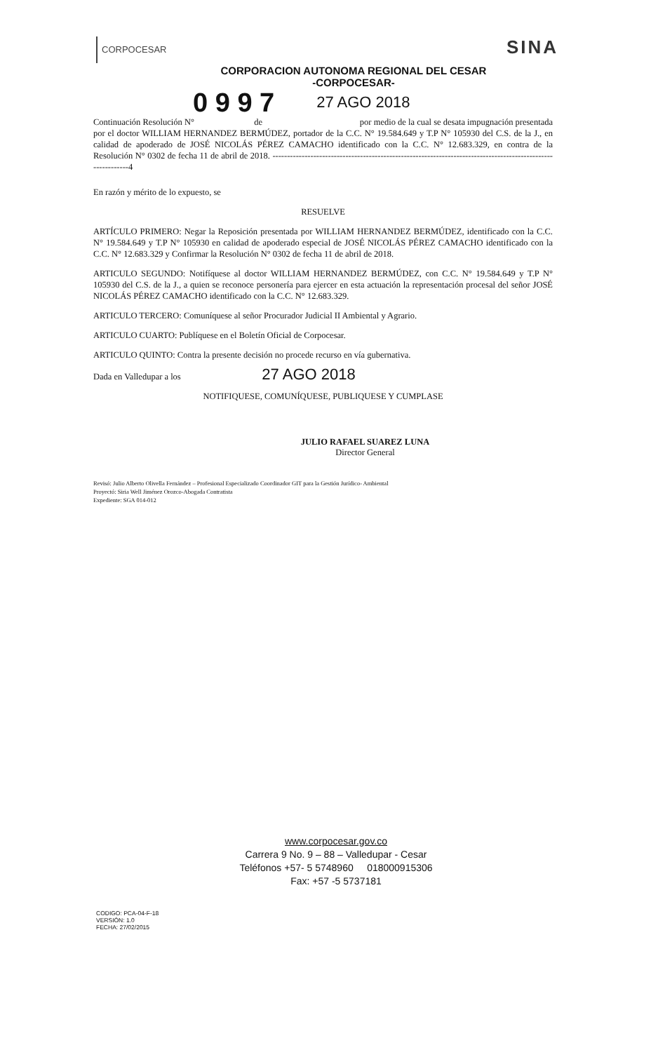CORPOCESAR
SINA
CORPORACION AUTONOMA REGIONAL DEL CESAR
-CORPOCESAR-
0 9 9 7 27 AGO 2018
Continuación Resolución N° de por medio de la cual se desata impugnación presentada por el doctor WILLIAM HERNANDEZ BERMÚDEZ, portador de la C.C. N° 19.584.649 y T.P N° 105930 del C.S. de la J., en calidad de apoderado de JOSÉ NICOLÁS PÉREZ CAMACHO identificado con la C.C. N° 12.683.329, en contra de la Resolución N° 0302 de fecha 11 de abril de 2018. ------------------------------------------------------------------------------------------------------------4
En razón y mérito de lo expuesto, se
RESUELVE
ARTÍCULO PRIMERO: Negar la Reposición presentada por WILLIAM HERNANDEZ BERMÚDEZ, identificado con la C.C. N° 19.584.649 y T.P N° 105930 en calidad de apoderado especial de JOSÉ NICOLÁS PÉREZ CAMACHO identificado con la C.C. N° 12.683.329 y Confirmar la Resolución N° 0302 de fecha 11 de abril de 2018.
ARTICULO SEGUNDO: Notifíquese al doctor WILLIAM HERNANDEZ BERMÚDEZ, con C.C. N° 19.584.649 y T.P N° 105930 del C.S. de la J., a quien se reconoce personería para ejercer en esta actuación la representación procesal del señor JOSÉ NICOLÁS PÉREZ CAMACHO identificado con la C.C. N° 12.683.329.
ARTICULO TERCERO: Comuníquese al señor Procurador Judicial II Ambiental y Agrario.
ARTICULO CUARTO: Publíquese en el Boletín Oficial de Corpocesar.
ARTICULO QUINTO: Contra la presente decisión no procede recurso en vía gubernativa.
Dada en Valledupar a los 27 AGO 2018
NOTIFIQUESE, COMUNÍQUESE, PUBLIQUESE Y CUMPLASE
JULIO RAFAEL SUAREZ LUNA
Director General
Revisó: Julio Alberto Olivella Fernández – Profesional Especializado Coordinador GIT para la Gestión Jurídico- Ambiental
Proyectó: Siria Well Jiménez Orozco-Abogada Contratista
Expediente: SGA 014-012
www.corpocesar.gov.co
Carrera 9 No. 9 – 88 – Valledupar - Cesar
Teléfonos +57- 5 5748960 018000915306
Fax: +57 -5 5737181
CODIGO: PCA-04-F-18
VERSIÓN: 1.0
FECHA: 27/02/2015